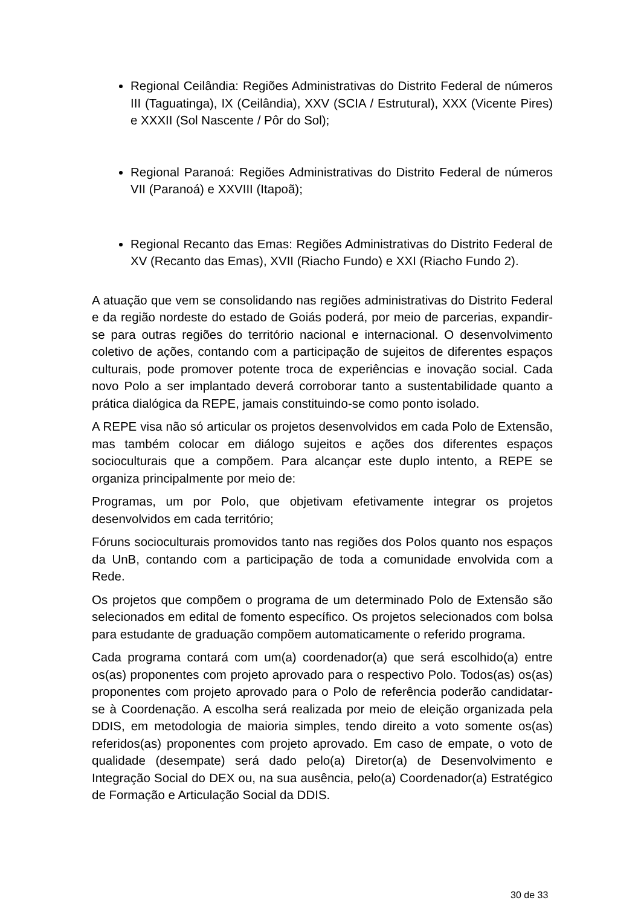Regional Ceilândia: Regiões Administrativas do Distrito Federal de números III (Taguatinga), IX (Ceilândia), XXV (SCIA / Estrutural), XXX (Vicente Pires) e XXXII (Sol Nascente / Pôr do Sol);
Regional Paranoá: Regiões Administrativas do Distrito Federal de números VII (Paranoá) e XXVIII (Itapoã);
Regional Recanto das Emas: Regiões Administrativas do Distrito Federal de XV (Recanto das Emas), XVII (Riacho Fundo) e XXI (Riacho Fundo 2).
A atuação que vem se consolidando nas regiões administrativas do Distrito Federal e da região nordeste do estado de Goiás poderá, por meio de parcerias, expandir-se para outras regiões do território nacional e internacional. O desenvolvimento coletivo de ações, contando com a participação de sujeitos de diferentes espaços culturais, pode promover potente troca de experiências e inovação social. Cada novo Polo a ser implantado deverá corroborar tanto a sustentabilidade quanto a prática dialógica da REPE, jamais constituindo-se como ponto isolado.
A REPE visa não só articular os projetos desenvolvidos em cada Polo de Extensão, mas também colocar em diálogo sujeitos e ações dos diferentes espaços socioculturais que a compõem. Para alcançar este duplo intento, a REPE se organiza principalmente por meio de:
Programas, um por Polo, que objetivam efetivamente integrar os projetos desenvolvidos em cada território;
Fóruns socioculturais promovidos tanto nas regiões dos Polos quanto nos espaços da UnB, contando com a participação de toda a comunidade envolvida com a Rede.
Os projetos que compõem o programa de um determinado Polo de Extensão são selecionados em edital de fomento específico. Os projetos selecionados com bolsa para estudante de graduação compõem automaticamente o referido programa.
Cada programa contará com um(a) coordenador(a) que será escolhido(a) entre os(as) proponentes com projeto aprovado para o respectivo Polo. Todos(as) os(as) proponentes com projeto aprovado para o Polo de referência poderão candidatar-se à Coordenação. A escolha será realizada por meio de eleição organizada pela DDIS, em metodologia de maioria simples, tendo direito a voto somente os(as) referidos(as) proponentes com projeto aprovado. Em caso de empate, o voto de qualidade (desempate) será dado pelo(a) Diretor(a) de Desenvolvimento e Integração Social do DEX ou, na sua ausência, pelo(a) Coordenador(a) Estratégico de Formação e Articulação Social da DDIS.
30 de 33